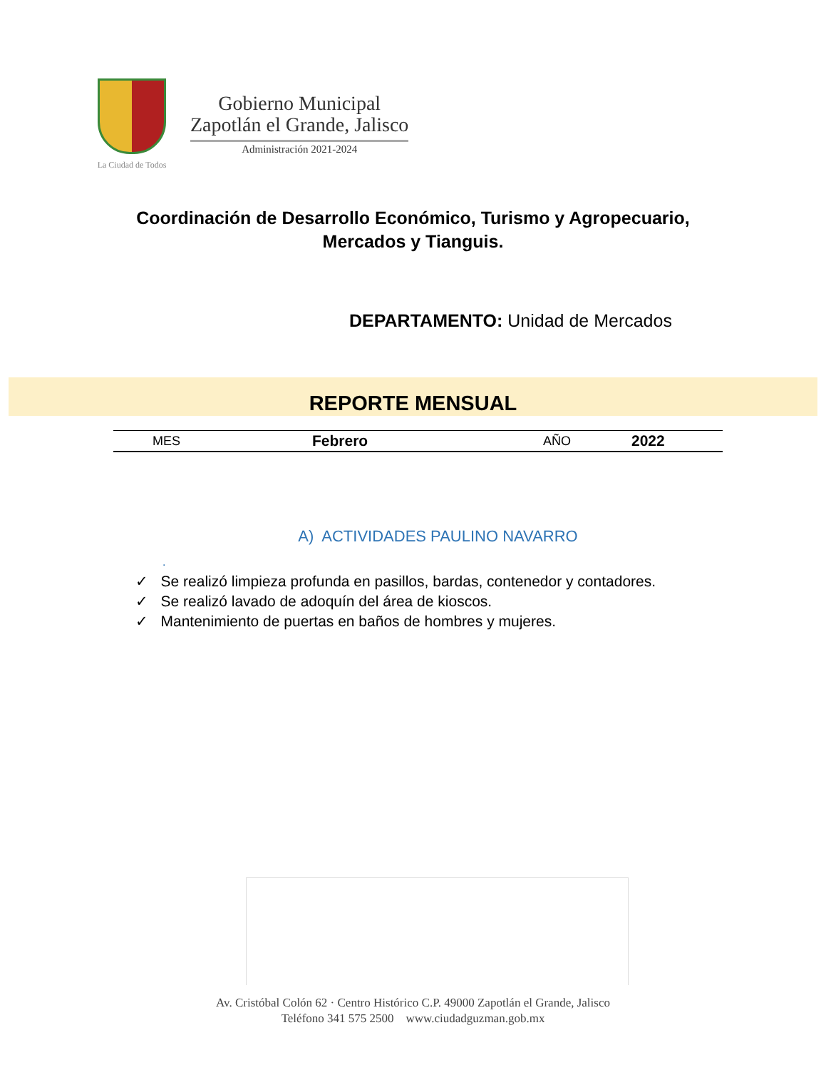La Ciudad de Todos
Gobierno Municipal
Zapotlán el Grande, Jalisco
Administración 2021-2024
Coordinación de Desarrollo Económico, Turismo y Agropecuario, Mercados y Tianguis.
DEPARTAMENTO: Unidad de Mercados
REPORTE MENSUAL
| MES | Febrero | AÑO | 2022 |
A) ACTIVIDADES PAULINO NAVARRO
.
✓ Se realizó limpieza profunda en pasillos, bardas, contenedor y contadores.
✓ Se realizó lavado de adoquín del área de kioscos.
✓ Mantenimiento de puertas en baños de hombres y mujeres.
Av. Cristóbal Colón 62 · Centro Histórico C.P. 49000 Zapotlán el Grande, Jalisco
Teléfono 341 575 2500 www.ciudadguzman.gob.mx